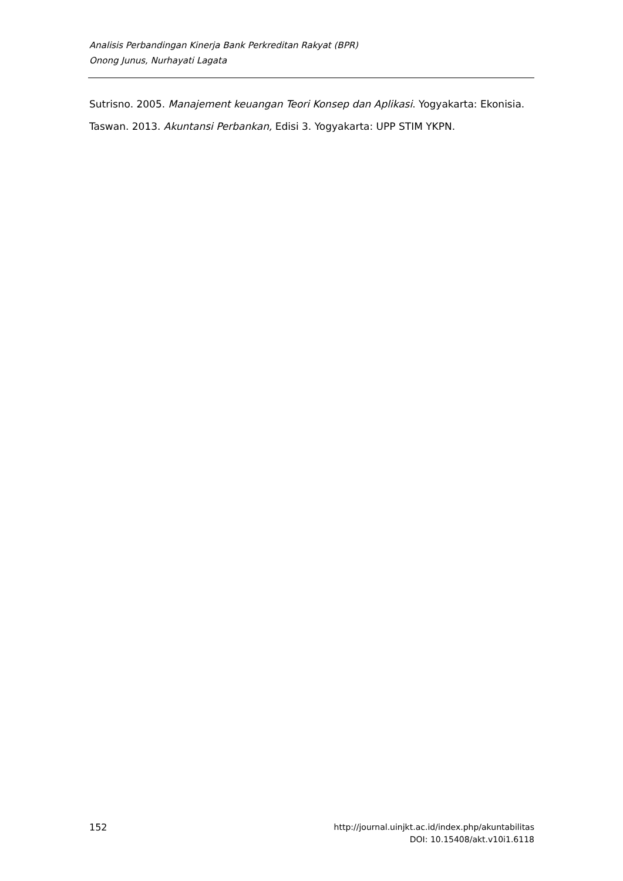Analisis Perbandingan Kinerja Bank Perkreditan Rakyat (BPR)
Onong Junus, Nurhayati Lagata
Sutrisno. 2005. Manajement keuangan Teori Konsep dan Aplikasi. Yogyakarta: Ekonisia.
Taswan. 2013. Akuntansi Perbankan, Edisi 3. Yogyakarta: UPP STIM YKPN.
152 http://journal.uinjkt.ac.id/index.php/akuntabilitas
DOI: 10.15408/akt.v10i1.6118